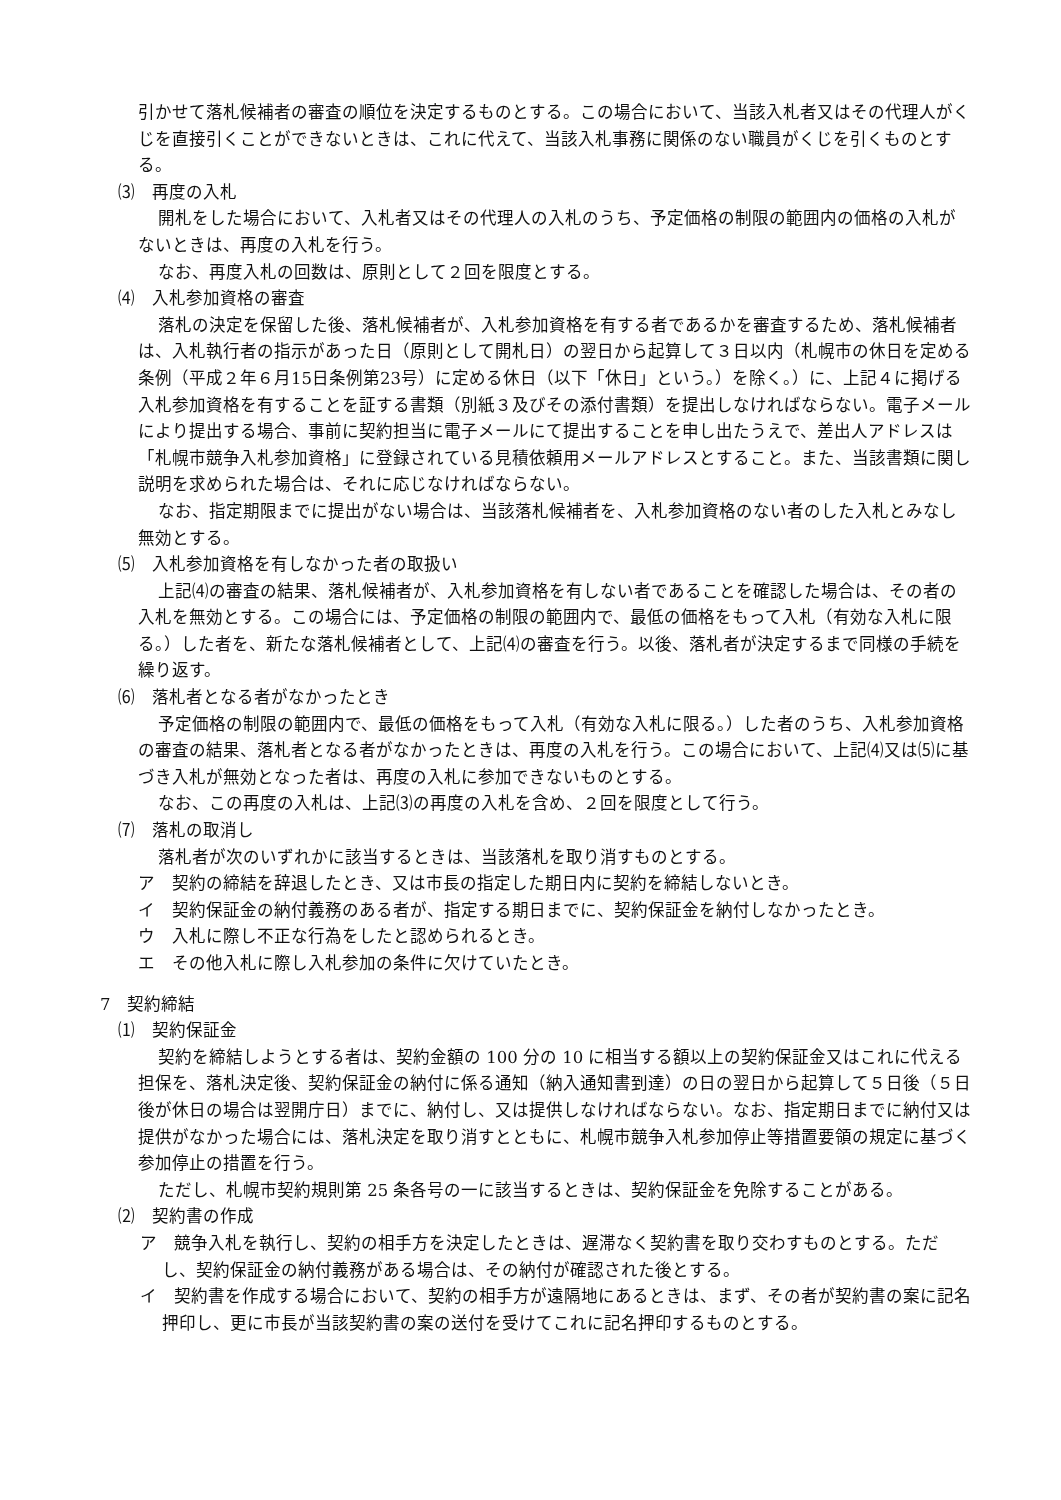引かせて落札候補者の審査の順位を決定するものとする。この場合において、当該入札者又はその代理人がくじを直接引くことができないときは、これに代えて、当該入札事務に関係のない職員がくじを引くものとする。
⑶　再度の入札
開札をした場合において、入札者又はその代理人の入札のうち、予定価格の制限の範囲内の価格の入札がないときは、再度の入札を行う。
なお、再度入札の回数は、原則として２回を限度とする。
⑷　入札参加資格の審査
落札の決定を保留した後、落札候補者が、入札参加資格を有する者であるかを審査するため、落札候補者は、入札執行者の指示があった日（原則として開札日）の翌日から起算して３日以内（札幌市の休日を定める条例（平成２年６月15日条例第23号）に定める休日（以下「休日」という。）を除く。）に、上記４に掲げる入札参加資格を有することを証する書類（別紙３及びその添付書類）を提出しなければならない。電子メールにより提出する場合、事前に契約担当に電子メールにて提出することを申し出たうえで、差出人アドレスは「札幌市競争入札参加資格」に登録されている見積依頼用メールアドレスとすること。また、当該書類に関し説明を求められた場合は、それに応じなければならない。
なお、指定期限までに提出がない場合は、当該落札候補者を、入札参加資格のない者のした入札とみなし無効とする。
⑸　入札参加資格を有しなかった者の取扱い
上記⑷の審査の結果、落札候補者が、入札参加資格を有しない者であることを確認した場合は、その者の入札を無効とする。この場合には、予定価格の制限の範囲内で、最低の価格をもって入札（有効な入札に限る。）した者を、新たな落札候補者として、上記⑷の審査を行う。以後、落札者が決定するまで同様の手続を繰り返す。
⑹　落札者となる者がなかったとき
予定価格の制限の範囲内で、最低の価格をもって入札（有効な入札に限る。）した者のうち、入札参加資格の審査の結果、落札者となる者がなかったときは、再度の入札を行う。この場合において、上記⑷又は⑸に基づき入札が無効となった者は、再度の入札に参加できないものとする。
なお、この再度の入札は、上記⑶の再度の入札を含め、２回を限度として行う。
⑺　落札の取消し
落札者が次のいずれかに該当するときは、当該落札を取り消すものとする。
ア　契約の締結を辞退したとき、又は市長の指定した期日内に契約を締結しないとき。
イ　契約保証金の納付義務のある者が、指定する期日までに、契約保証金を納付しなかったとき。
ウ　入札に際し不正な行為をしたと認められるとき。
エ　その他入札に際し入札参加の条件に欠けていたとき。
7　契約締結
⑴　契約保証金
契約を締結しようとする者は、契約金額の 100 分の 10 に相当する額以上の契約保証金又はこれに代える担保を、落札決定後、契約保証金の納付に係る通知（納入通知書到達）の日の翌日から起算して５日後（５日後が休日の場合は翌開庁日）までに、納付し、又は提供しなければならない。なお、指定期日までに納付又は提供がなかった場合には、落札決定を取り消すとともに、札幌市競争入札参加停止等措置要領の規定に基づく参加停止の措置を行う。
ただし、札幌市契約規則第 25 条各号の一に該当するときは、契約保証金を免除することがある。
⑵　契約書の作成
ア　競争入札を執行し、契約の相手方を決定したときは、遅滞なく契約書を取り交わすものとする。ただし、契約保証金の納付義務がある場合は、その納付が確認された後とする。
イ　契約書を作成する場合において、契約の相手方が遠隔地にあるときは、まず、その者が契約書の案に記名押印し、更に市長が当該契約書の案の送付を受けてこれに記名押印するものとする。